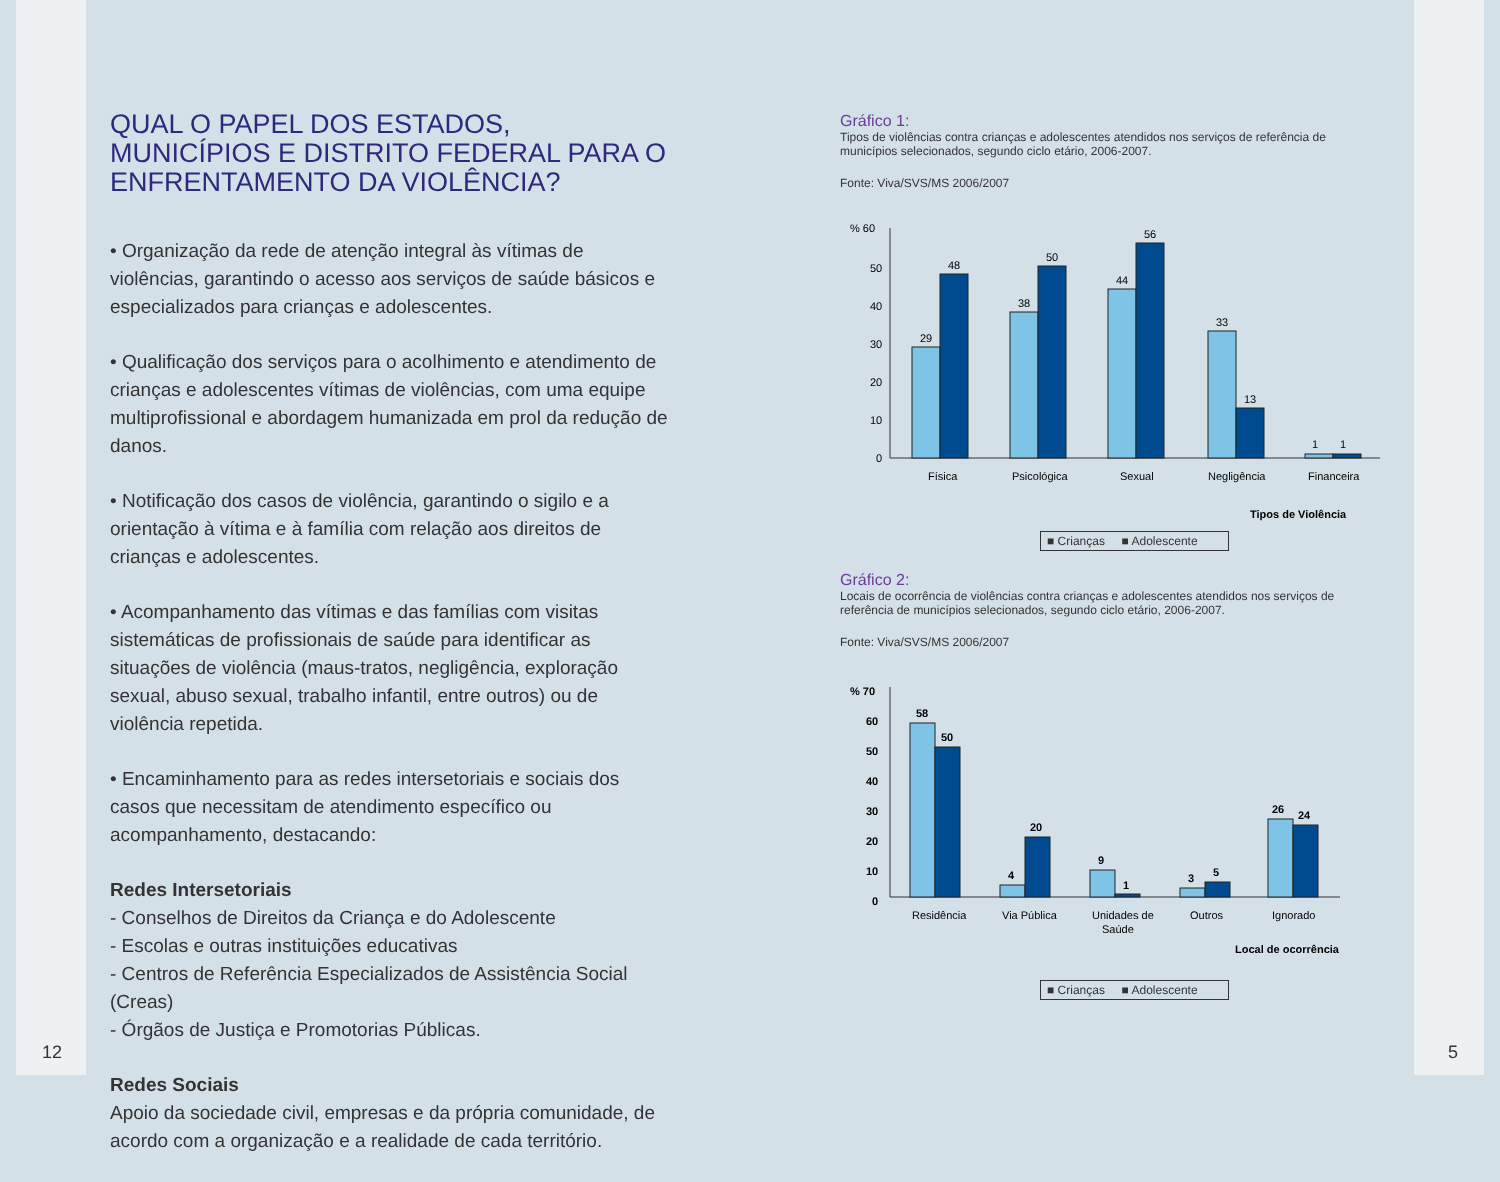QUAL O PAPEL DOS ESTADOS, MUNICÍPIOS E DISTRITO FEDERAL PARA O ENFRENTAMENTO DA VIOLÊNCIA?
• Organização da rede de atenção integral às vítimas de violências, garantindo o acesso aos serviços de saúde básicos e especializados para crianças e adolescentes.
• Qualificação dos serviços para o acolhimento e atendimento de crianças e adolescentes vítimas de violências, com uma equipe multiprofissional e abordagem humanizada em prol da redução de danos.
• Notificação dos casos de violência, garantindo o sigilo e a orientação à vítima e à família com relação aos direitos de crianças e adolescentes.
• Acompanhamento das vítimas e das famílias com visitas sistemáticas de profissionais de saúde para identificar as situações de violência (maus-tratos, negligência, exploração sexual, abuso sexual, trabalho infantil, entre outros) ou de violência repetida.
• Encaminhamento para as redes intersetoriais e sociais dos casos que necessitam de atendimento específico ou acompanhamento, destacando:
Redes Intersetoriais
- Conselhos de Direitos da Criança e do Adolescente
- Escolas e outras instituições educativas
- Centros de Referência Especializados de Assistência Social (Creas)
- Órgãos de Justiça e Promotorias Públicas.
Redes Sociais
Apoio da sociedade civil, empresas e da própria comunidade, de acordo com a organização e a realidade de cada território.
Gráfico 1:
Tipos de violências contra crianças e adolescentes atendidos nos serviços de referência de municípios selecionados, segundo ciclo etário, 2006-2007.
Fonte: Viva/SVS/MS 2006/2007
% 60
50
40
30
20
10
0
29
48
38
50
44
56
33
13
1
1
Física
Psicológica
Sexual
Negligência
Financeira
Tipos de Violência
■ Crianças ■ Adolescente
Gráfico 2:
Locais de ocorrência de violências contra crianças e adolescentes atendidos nos serviços de referência de municípios selecionados, segundo ciclo etário, 2006-2007.
Fonte: Viva/SVS/MS 2006/2007
% 70
60
50
40
30
20
10
0
58
50
4
20
9
1
3
5
26
24
Residência
Via Pública
Unidades de
Saúde
Outros
Ignorado
Local de ocorrência
■ Crianças ■ Adolescente
12 5